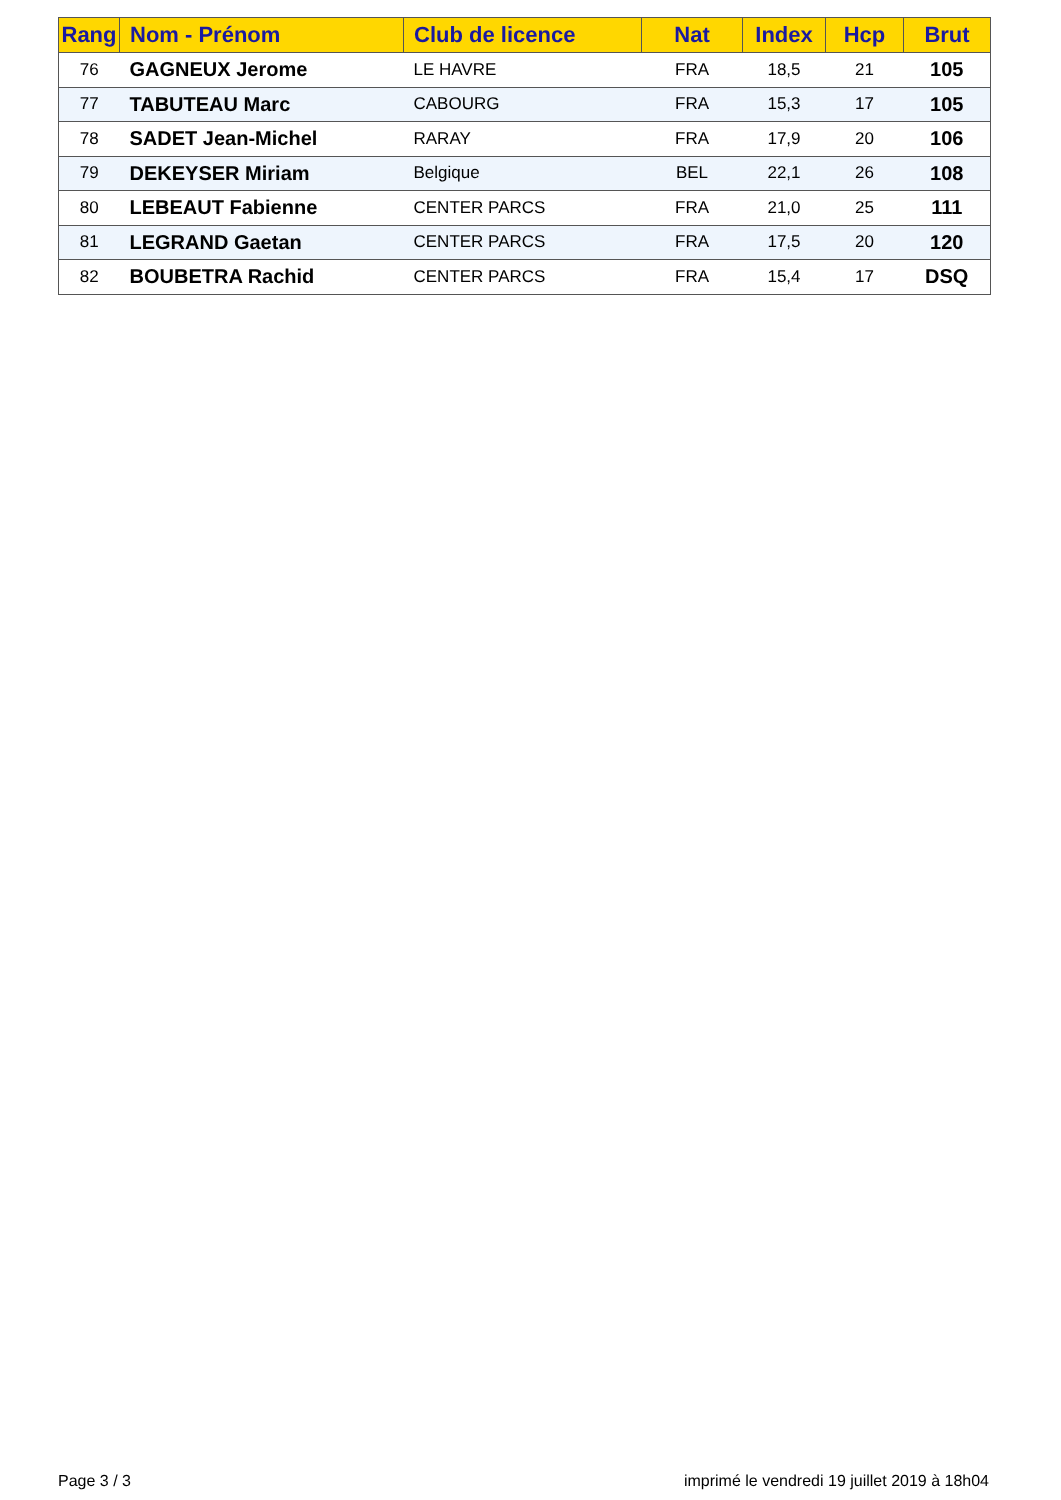| Rang | Nom - Prénom | Club de licence | Nat | Index | Hcp | Brut |
| --- | --- | --- | --- | --- | --- | --- |
| 76 | GAGNEUX Jerome | LE HAVRE | FRA | 18,5 | 21 | 105 |
| 77 | TABUTEAU Marc | CABOURG | FRA | 15,3 | 17 | 105 |
| 78 | SADET Jean-Michel | RARAY | FRA | 17,9 | 20 | 106 |
| 79 | DEKEYSER Miriam | Belgique | BEL | 22,1 | 26 | 108 |
| 80 | LEBEAUT Fabienne | CENTER PARCS | FRA | 21,0 | 25 | 111 |
| 81 | LEGRAND Gaetan | CENTER PARCS | FRA | 17,5 | 20 | 120 |
| 82 | BOUBETRA Rachid | CENTER PARCS | FRA | 15,4 | 17 | DSQ |
Page 3 / 3 imprimé le vendredi 19 juillet 2019 à 18h04